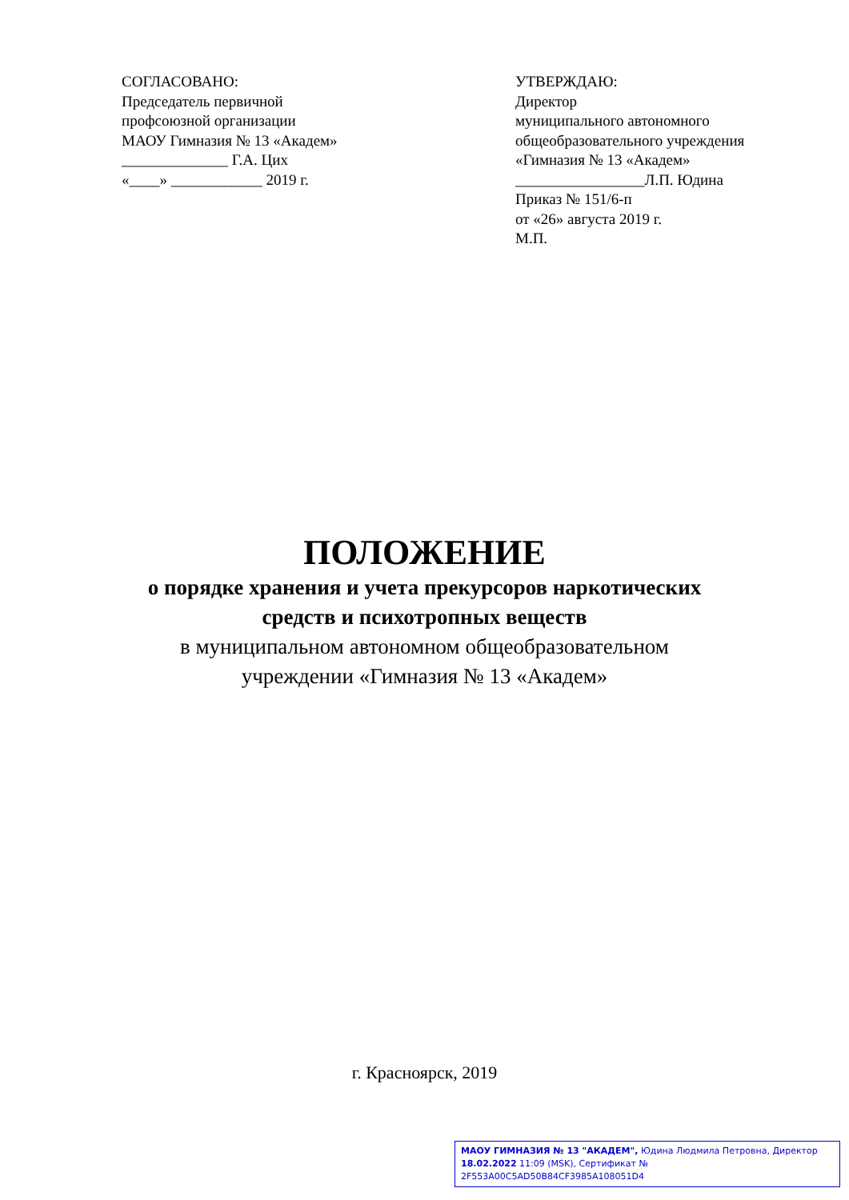СОГЛАСОВАНО:
Председатель первичной
профсоюзной организации
МАОУ Гимназия № 13 «Академ»
______________ Г.А. Цих
«____» ____________ 2019 г.
УТВЕРЖДАЮ:
Директор
муниципального автономного
общеобразовательного учреждения
«Гимназия № 13 «Академ»
_________________Л.П. Юдина
Приказ № 151/6-п
от «26» августа 2019 г.
М.П.
ПОЛОЖЕНИЕ
о порядке хранения и учета прекурсоров наркотических
средств и психотропных веществ
в муниципальном автономном общеобразовательном
учреждении «Гимназия № 13 «Академ»
г. Красноярск, 2019
МАОУ ГИМНАЗИЯ № 13 "АКАДЕМ", Юдина Людмила Петровна, Директор
18.02.2022 11:09 (MSK), Сертификат № 2F553A00C5AD50B84CF3985A108051D4